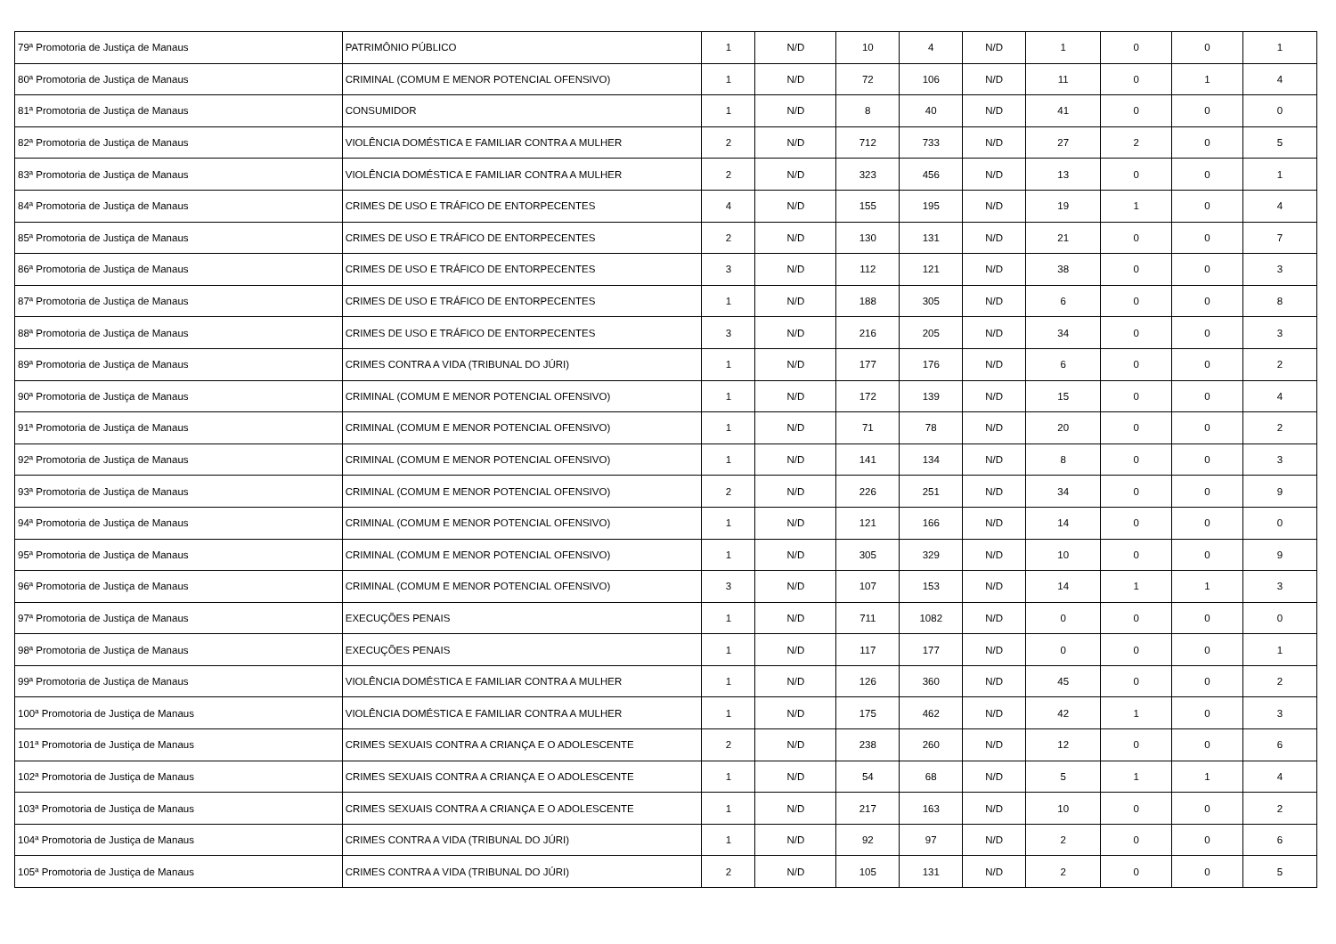| 79ª Promotoria de Justiça de Manaus | PATRIMÔNIO PÚBLICO | 1 | N/D | 10 | 4 | N/D | 1 | 0 | 0 | 1 |
| 80ª Promotoria de Justiça de Manaus | CRIMINAL (COMUM E MENOR POTENCIAL OFENSIVO) | 1 | N/D | 72 | 106 | N/D | 11 | 0 | 1 | 4 |
| 81ª Promotoria de Justiça de Manaus | CONSUMIDOR | 1 | N/D | 8 | 40 | N/D | 41 | 0 | 0 | 0 |
| 82ª Promotoria de Justiça de Manaus | VIOLÊNCIA DOMÉSTICA E FAMILIAR CONTRA A MULHER | 2 | N/D | 712 | 733 | N/D | 27 | 2 | 0 | 5 |
| 83ª Promotoria de Justiça de Manaus | VIOLÊNCIA DOMÉSTICA E FAMILIAR CONTRA A MULHER | 2 | N/D | 323 | 456 | N/D | 13 | 0 | 0 | 1 |
| 84ª Promotoria de Justiça de Manaus | CRIMES DE USO E TRÁFICO DE ENTORPECENTES | 4 | N/D | 155 | 195 | N/D | 19 | 1 | 0 | 4 |
| 85ª Promotoria de Justiça de Manaus | CRIMES DE USO E TRÁFICO DE ENTORPECENTES | 2 | N/D | 130 | 131 | N/D | 21 | 0 | 0 | 7 |
| 86ª Promotoria de Justiça de Manaus | CRIMES DE USO E TRÁFICO DE ENTORPECENTES | 3 | N/D | 112 | 121 | N/D | 38 | 0 | 0 | 3 |
| 87ª Promotoria de Justiça de Manaus | CRIMES DE USO E TRÁFICO DE ENTORPECENTES | 1 | N/D | 188 | 305 | N/D | 6 | 0 | 0 | 8 |
| 88ª Promotoria de Justiça de Manaus | CRIMES DE USO E TRÁFICO DE ENTORPECENTES | 3 | N/D | 216 | 205 | N/D | 34 | 0 | 0 | 3 |
| 89ª Promotoria de Justiça de Manaus | CRIMES CONTRA A VIDA (TRIBUNAL DO JÚRI) | 1 | N/D | 177 | 176 | N/D | 6 | 0 | 0 | 2 |
| 90ª Promotoria de Justiça de Manaus | CRIMINAL (COMUM E MENOR POTENCIAL OFENSIVO) | 1 | N/D | 172 | 139 | N/D | 15 | 0 | 0 | 4 |
| 91ª Promotoria de Justiça de Manaus | CRIMINAL (COMUM E MENOR POTENCIAL OFENSIVO) | 1 | N/D | 71 | 78 | N/D | 20 | 0 | 0 | 2 |
| 92ª Promotoria de Justiça de Manaus | CRIMINAL (COMUM E MENOR POTENCIAL OFENSIVO) | 1 | N/D | 141 | 134 | N/D | 8 | 0 | 0 | 3 |
| 93ª Promotoria de Justiça de Manaus | CRIMINAL (COMUM E MENOR POTENCIAL OFENSIVO) | 2 | N/D | 226 | 251 | N/D | 34 | 0 | 0 | 9 |
| 94ª Promotoria de Justiça de Manaus | CRIMINAL (COMUM E MENOR POTENCIAL OFENSIVO) | 1 | N/D | 121 | 166 | N/D | 14 | 0 | 0 | 0 |
| 95ª Promotoria de Justiça de Manaus | CRIMINAL (COMUM E MENOR POTENCIAL OFENSIVO) | 1 | N/D | 305 | 329 | N/D | 10 | 0 | 0 | 9 |
| 96ª Promotoria de Justiça de Manaus | CRIMINAL (COMUM E MENOR POTENCIAL OFENSIVO) | 3 | N/D | 107 | 153 | N/D | 14 | 1 | 1 | 3 |
| 97ª Promotoria de Justiça de Manaus | EXECUÇÕES PENAIS | 1 | N/D | 711 | 1082 | N/D | 0 | 0 | 0 | 0 |
| 98ª Promotoria de Justiça de Manaus | EXECUÇÕES PENAIS | 1 | N/D | 117 | 177 | N/D | 0 | 0 | 0 | 1 |
| 99ª Promotoria de Justiça de Manaus | VIOLÊNCIA DOMÉSTICA E FAMILIAR CONTRA A MULHER | 1 | N/D | 126 | 360 | N/D | 45 | 0 | 0 | 2 |
| 100ª Promotoria de Justiça de Manaus | VIOLÊNCIA DOMÉSTICA E FAMILIAR CONTRA A MULHER | 1 | N/D | 175 | 462 | N/D | 42 | 1 | 0 | 3 |
| 101ª Promotoria de Justiça de Manaus | CRIMES SEXUAIS CONTRA A CRIANÇA E O ADOLESCENTE | 2 | N/D | 238 | 260 | N/D | 12 | 0 | 0 | 6 |
| 102ª Promotoria de Justiça de Manaus | CRIMES SEXUAIS CONTRA A CRIANÇA E O ADOLESCENTE | 1 | N/D | 54 | 68 | N/D | 5 | 1 | 1 | 4 |
| 103ª Promotoria de Justiça de Manaus | CRIMES SEXUAIS CONTRA A CRIANÇA E O ADOLESCENTE | 1 | N/D | 217 | 163 | N/D | 10 | 0 | 0 | 2 |
| 104ª Promotoria de Justiça de Manaus | CRIMES CONTRA A VIDA (TRIBUNAL DO JÚRI) | 1 | N/D | 92 | 97 | N/D | 2 | 0 | 0 | 6 |
| 105ª Promotoria de Justiça de Manaus | CRIMES CONTRA A VIDA (TRIBUNAL DO JÚRI) | 2 | N/D | 105 | 131 | N/D | 2 | 0 | 0 | 5 |